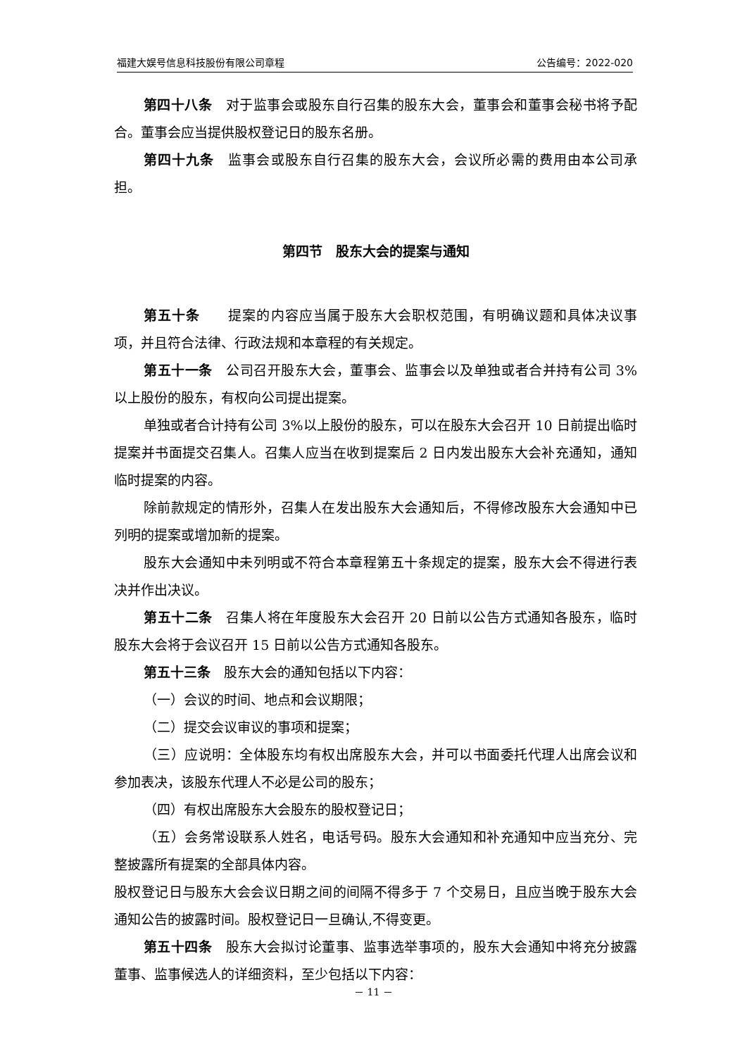福建大娱号信息科技股份有限公司章程 公告编号：2022-020
第四十八条　对于监事会或股东自行召集的股东大会，董事会和董事会秘书将予配合。董事会应当提供股权登记日的股东名册。
第四十九条　监事会或股东自行召集的股东大会，会议所必需的费用由本公司承担。
第四节　股东大会的提案与通知
第五十条　　提案的内容应当属于股东大会职权范围，有明确议题和具体决议事项，并且符合法律、行政法规和本章程的有关规定。
第五十一条　公司召开股东大会，董事会、监事会以及单独或者合并持有公司 3%以上股份的股东，有权向公司提出提案。
单独或者合计持有公司 3%以上股份的股东，可以在股东大会召开 10 日前提出临时提案并书面提交召集人。召集人应当在收到提案后 2 日内发出股东大会补充通知，通知临时提案的内容。
除前款规定的情形外，召集人在发出股东大会通知后，不得修改股东大会通知中已列明的提案或增加新的提案。
股东大会通知中未列明或不符合本章程第五十条规定的提案，股东大会不得进行表决并作出决议。
第五十二条　召集人将在年度股东大会召开 20 日前以公告方式通知各股东，临时股东大会将于会议召开 15 日前以公告方式通知各股东。
第五十三条　股东大会的通知包括以下内容：
（一）会议的时间、地点和会议期限；
（二）提交会议审议的事项和提案；
（三）应说明：全体股东均有权出席股东大会，并可以书面委托代理人出席会议和参加表决，该股东代理人不必是公司的股东；
（四）有权出席股东大会股东的股权登记日；
（五）会务常设联系人姓名，电话号码。股东大会通知和补充通知中应当充分、完整披露所有提案的全部具体内容。
股权登记日与股东大会会议日期之间的间隔不得多于 7 个交易日，且应当晚于股东大会通知公告的披露时间。股权登记日一旦确认,不得变更。
第五十四条　股东大会拟讨论董事、监事选举事项的，股东大会通知中将充分披露董事、监事候选人的详细资料，至少包括以下内容：
－ 11 －